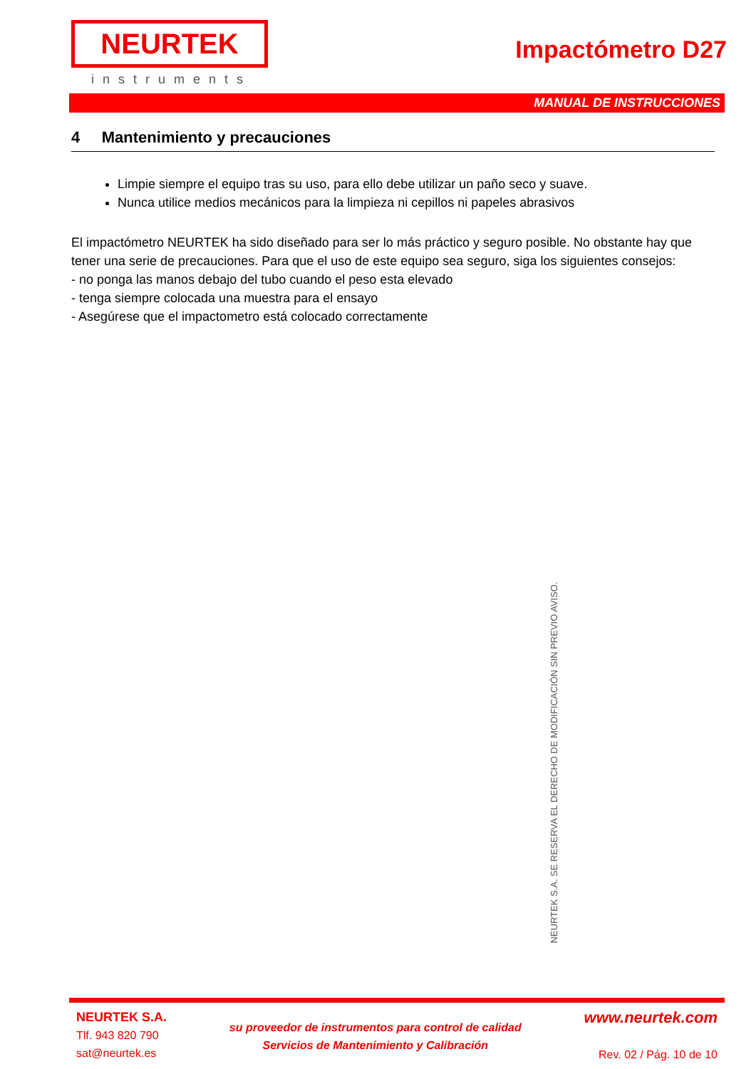NEURTEK
instruments
Impactómetro D27
MANUAL DE INSTRUCCIONES
4 Mantenimiento y precauciones
Limpie siempre el equipo tras su uso, para ello debe utilizar un paño seco y suave.
Nunca utilice medios mecánicos para la limpieza ni cepillos ni papeles abrasivos
El impactómetro NEURTEK ha sido diseñado para ser lo más práctico y seguro posible. No obstante hay que tener una serie de precauciones. Para que el uso de este equipo sea seguro, siga los siguientes consejos:
- no ponga las manos debajo del tubo cuando el peso esta elevado
- tenga siempre colocada una muestra para el ensayo
- Asegúrese que el impactometro está colocado correctamente
NEURTEK S.A. SE RESERVA EL DERECHO DE MODIFICACIÓN SIN PREVIO AVISO.
NEURTEK S.A.
Tlf. 943 820 790
sat@neurtek.es
su proveedor de instrumentos para control de calidad
Servicios de Mantenimiento y Calibración
www.neurtek.com
Rev. 02 / Pág. 10 de 10